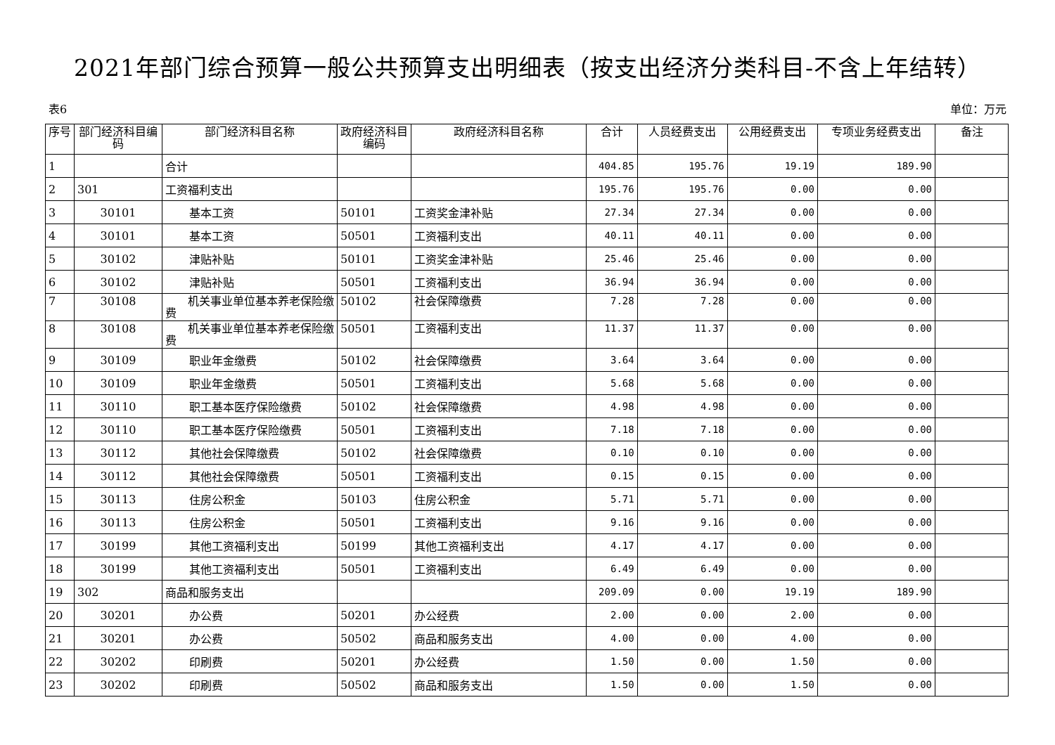2021年部门综合预算一般公共预算支出明细表（按支出经济分类科目-不含上年结转）
表6 单位：万元
| 序号 | 部门经济科目编码 | 部门经济科目名称 | 政府经济科目编码 | 政府经济科目名称 | 合计 | 人员经费支出 | 公用经费支出 | 专项业务经费支出 | 备注 |
| --- | --- | --- | --- | --- | --- | --- | --- | --- | --- |
| 1 | | 合计 | | | 404.85 | 195.76 | 19.19 | 189.90 | |
| 2 | 301 | 工资福利支出 | | | 195.76 | 195.76 | 0.00 | 0.00 | |
| 3 | 30101 | 基本工资 | 50101 | 工资奖金津补贴 | 27.34 | 27.34 | 0.00 | 0.00 | |
| 4 | 30101 | 基本工资 | 50501 | 工资福利支出 | 40.11 | 40.11 | 0.00 | 0.00 | |
| 5 | 30102 | 津贴补贴 | 50101 | 工资奖金津补贴 | 25.46 | 25.46 | 0.00 | 0.00 | |
| 6 | 30102 | 津贴补贴 | 50501 | 工资福利支出 | 36.94 | 36.94 | 0.00 | 0.00 | |
| 7 | 30108 | 机关事业单位基本养老保险缴费 | 50102 | 社会保障缴费 | 7.28 | 7.28 | 0.00 | 0.00 | |
| 8 | 30108 | 机关事业单位基本养老保险缴费 | 50501 | 工资福利支出 | 11.37 | 11.37 | 0.00 | 0.00 | |
| 9 | 30109 | 职业年金缴费 | 50102 | 社会保障缴费 | 3.64 | 3.64 | 0.00 | 0.00 | |
| 10 | 30109 | 职业年金缴费 | 50501 | 工资福利支出 | 5.68 | 5.68 | 0.00 | 0.00 | |
| 11 | 30110 | 职工基本医疗保险缴费 | 50102 | 社会保障缴费 | 4.98 | 4.98 | 0.00 | 0.00 | |
| 12 | 30110 | 职工基本医疗保险缴费 | 50501 | 工资福利支出 | 7.18 | 7.18 | 0.00 | 0.00 | |
| 13 | 30112 | 其他社会保障缴费 | 50102 | 社会保障缴费 | 0.10 | 0.10 | 0.00 | 0.00 | |
| 14 | 30112 | 其他社会保障缴费 | 50501 | 工资福利支出 | 0.15 | 0.15 | 0.00 | 0.00 | |
| 15 | 30113 | 住房公积金 | 50103 | 住房公积金 | 5.71 | 5.71 | 0.00 | 0.00 | |
| 16 | 30113 | 住房公积金 | 50501 | 工资福利支出 | 9.16 | 9.16 | 0.00 | 0.00 | |
| 17 | 30199 | 其他工资福利支出 | 50199 | 其他工资福利支出 | 4.17 | 4.17 | 0.00 | 0.00 | |
| 18 | 30199 | 其他工资福利支出 | 50501 | 工资福利支出 | 6.49 | 6.49 | 0.00 | 0.00 | |
| 19 | 302 | 商品和服务支出 | | | 209.09 | 0.00 | 19.19 | 189.90 | |
| 20 | 30201 | 办公费 | 50201 | 办公经费 | 2.00 | 0.00 | 2.00 | 0.00 | |
| 21 | 30201 | 办公费 | 50502 | 商品和服务支出 | 4.00 | 0.00 | 4.00 | 0.00 | |
| 22 | 30202 | 印刷费 | 50201 | 办公经费 | 1.50 | 0.00 | 1.50 | 0.00 | |
| 23 | 30202 | 印刷费 | 50502 | 商品和服务支出 | 1.50 | 0.00 | 1.50 | 0.00 | |